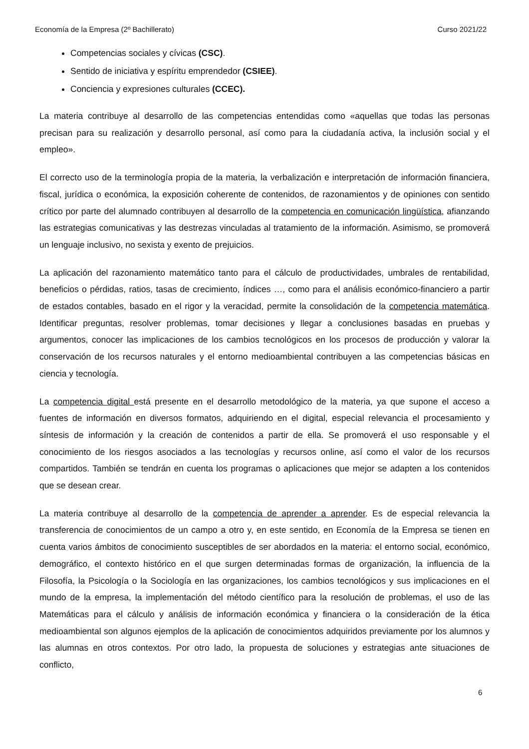Economía de la Empresa (2º Bachillerato) Curso 2021/22
Competencias sociales y cívicas (CSC).
Sentido de iniciativa y espíritu emprendedor (CSIEE).
Conciencia y expresiones culturales (CCEC).
La materia contribuye al desarrollo de las competencias entendidas como «aquellas que todas las personas precisan para su realización y desarrollo personal, así como para la ciudadanía activa, la inclusión social y el empleo».
El correcto uso de la terminología propia de la materia, la verbalización e interpretación de información financiera, fiscal, jurídica o económica, la exposición coherente de contenidos, de razonamientos y de opiniones con sentido crítico por parte del alumnado contribuyen al desarrollo de la competencia en comunicación lingüística, afianzando las estrategias comunicativas y las destrezas vinculadas al tratamiento de la información. Asimismo, se promoverá un lenguaje inclusivo, no sexista y exento de prejuicios.
La aplicación del razonamiento matemático tanto para el cálculo de productividades, umbrales de rentabilidad, beneficios o pérdidas, ratios, tasas de crecimiento, índices …, como para el análisis económico-financiero a partir de estados contables, basado en el rigor y la veracidad, permite la consolidación de la competencia matemática. Identificar preguntas, resolver problemas, tomar decisiones y llegar a conclusiones basadas en pruebas y argumentos, conocer las implicaciones de los cambios tecnológicos en los procesos de producción y valorar la conservación de los recursos naturales y el entorno medioambiental contribuyen a las competencias básicas en ciencia y tecnología.
La competencia digital está presente en el desarrollo metodológico de la materia, ya que supone el acceso a fuentes de información en diversos formatos, adquiriendo en el digital, especial relevancia el procesamiento y síntesis de información y la creación de contenidos a partir de ella. Se promoverá el uso responsable y el conocimiento de los riesgos asociados a las tecnologías y recursos online, así como el valor de los recursos compartidos. También se tendrán en cuenta los programas o aplicaciones que mejor se adapten a los contenidos que se desean crear.
La materia contribuye al desarrollo de la competencia de aprender a aprender. Es de especial relevancia la transferencia de conocimientos de un campo a otro y, en este sentido, en Economía de la Empresa se tienen en cuenta varios ámbitos de conocimiento susceptibles de ser abordados en la materia: el entorno social, económico, demográfico, el contexto histórico en el que surgen determinadas formas de organización, la influencia de la Filosofía, la Psicología o la Sociología en las organizaciones, los cambios tecnológicos y sus implicaciones en el mundo de la empresa, la implementación del método científico para la resolución de problemas, el uso de las Matemáticas para el cálculo y análisis de información económica y financiera o la consideración de la ética medioambiental son algunos ejemplos de la aplicación de conocimientos adquiridos previamente por los alumnos y las alumnas en otros contextos. Por otro lado, la propuesta de soluciones y estrategias ante situaciones de conflicto,
6